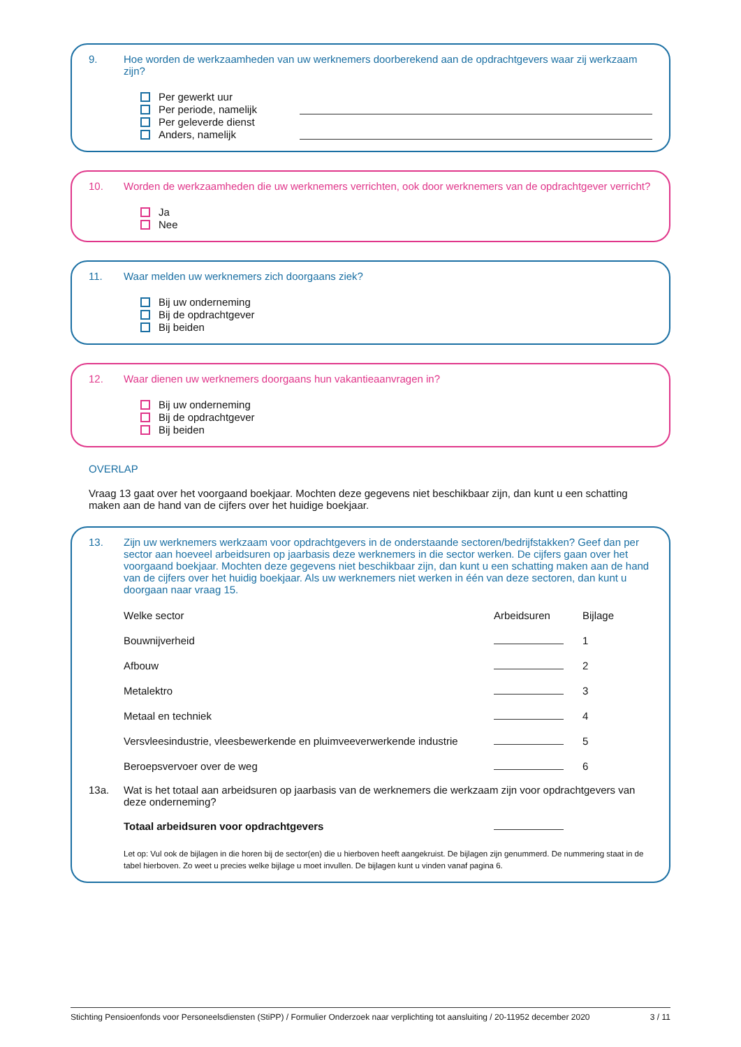9. Hoe worden de werkzaamheden van uw werknemers doorberekend aan de opdrachtgevers waar zij werkzaam zijn?
Per gewerkt uur
Per periode, namelijk
Per geleverde dienst
Anders, namelijk
10. Worden de werkzaamheden die uw werknemers verrichten, ook door werknemers van de opdrachtgever verricht?
Ja
Nee
11. Waar melden uw werknemers zich doorgaans ziek?
Bij uw onderneming
Bij de opdrachtgever
Bij beiden
12. Waar dienen uw werknemers doorgaans hun vakantieaanvragen in?
Bij uw onderneming
Bij de opdrachtgever
Bij beiden
OVERLAP
Vraag 13 gaat over het voorgaand boekjaar. Mochten deze gegevens niet beschikbaar zijn, dan kunt u een schatting maken aan de hand van de cijfers over het huidige boekjaar.
13. Zijn uw werknemers werkzaam voor opdrachtgevers in de onderstaande sectoren/bedrijfstakken? Geef dan per sector aan hoeveel arbeidsuren op jaarbasis deze werknemers in die sector werken. De cijfers gaan over het voorgaand boekjaar. Mochten deze gegevens niet beschikbaar zijn, dan kunt u een schatting maken aan de hand van de cijfers over het huidig boekjaar. Als uw werknemers niet werken in één van deze sectoren, dan kunt u doorgaan naar vraag 15.
| Welke sector | Arbeidsuren | Bijlage |
| --- | --- | --- |
| Bouwnijverheid | | 1 |
| Afbouw | | 2 |
| Metalektro | | 3 |
| Metaal en techniek | | 4 |
| Versvleesindustrie, vleesbewerkende en pluimveeverwerkende industrie | | 5 |
| Beroepsvervoer over de weg | | 6 |
13a. Wat is het totaal aan arbeidsuren op jaarbasis van de werknemers die werkzaam zijn voor opdrachtgevers van deze onderneming?
| Totaal arbeidsuren voor opdrachtgevers | |
Let op: Vul ook de bijlagen in die horen bij de sector(en) die u hierboven heeft aangekruist. De bijlagen zijn genummerd. De nummering staat in de tabel hierboven. Zo weet u precies welke bijlage u moet invullen. De bijlagen kunt u vinden vanaf pagina 6.
Stichting Pensioenfonds voor Personeelsdiensten (StiPP) / Formulier Onderzoek naar verplichting tot aansluiting / 20-11952 december 2020 3 / 11